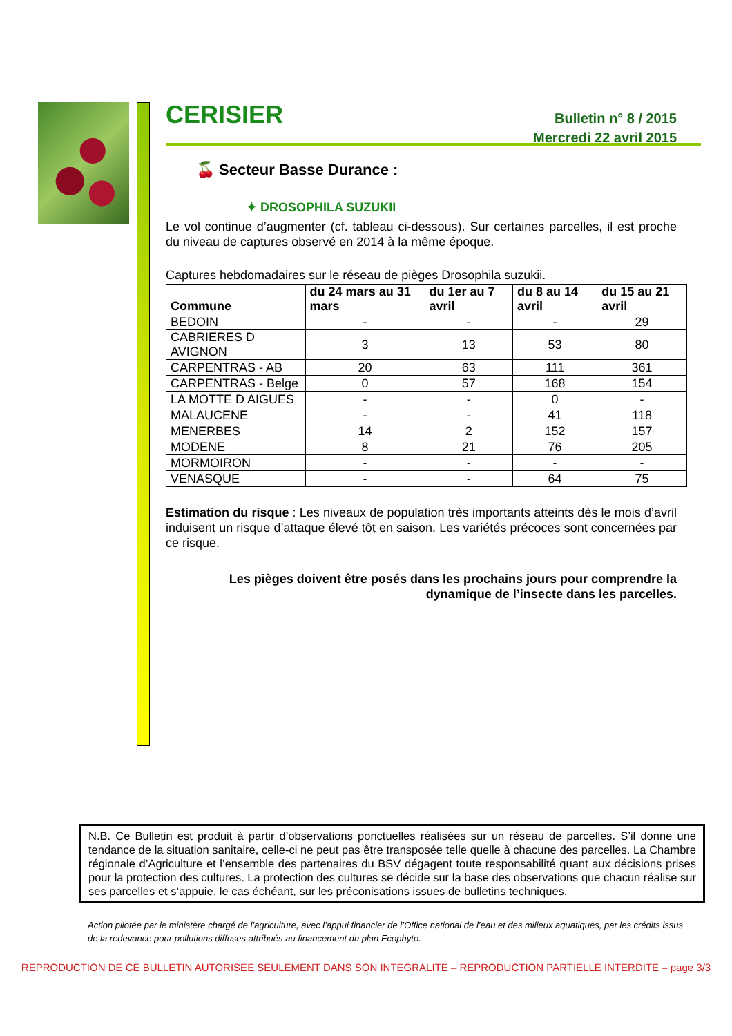CERISIER
Bulletin n° 8 / 2015
Mercredi 22 avril 2015
🍒 Secteur Basse Durance :
✦ DROSOPHILA SUZUKII
Le vol continue d’augmenter (cf. tableau ci-dessous). Sur certaines parcelles, il est proche du niveau de captures observé en 2014 à la même époque.
Captures hebdomadaires sur le réseau de pièges Drosophila suzukii.
| Commune | du 24 mars au 31 mars | du 1er au 7 avril | du 8 au 14 avril | du 15 au 21 avril |
| --- | --- | --- | --- | --- |
| BEDOIN | - | - | - | 29 |
| CABRIERES D AVIGNON | 3 | 13 | 53 | 80 |
| CARPENTRAS - AB | 20 | 63 | 111 | 361 |
| CARPENTRAS - Belge | 0 | 57 | 168 | 154 |
| LA MOTTE D AIGUES | - | - | 0 | - |
| MALAUCENE | - | - | 41 | 118 |
| MENERBES | 14 | 2 | 152 | 157 |
| MODENE | 8 | 21 | 76 | 205 |
| MORMOIRON | - | - | - | - |
| VENASQUE | - | - | 64 | 75 |
Estimation du risque : Les niveaux de population très importants atteints dès le mois d’avril induisent un risque d’attaque élevé tôt en saison. Les variétés précoces sont concernées par ce risque.
Les pièges doivent être posés dans les prochains jours pour comprendre la dynamique de l’insecte dans les parcelles.
N.B. Ce Bulletin est produit à partir d’observations ponctuelles réalisées sur un réseau de parcelles. S’il donne une tendance de la situation sanitaire, celle-ci ne peut pas être transposée telle quelle à chacune des parcelles. La Chambre régionale d’Agriculture et l’ensemble des partenaires du BSV dégagent toute responsabilité quant aux décisions prises pour la protection des cultures. La protection des cultures se décide sur la base des observations que chacun réalise sur ses parcelles et s’appuie, le cas échéant, sur les préconisations issues de bulletins techniques.
Action pilotée par le ministère chargé de l’agriculture, avec l’appui financier de l’Office national de l’eau et des milieux aquatiques, par les crédits issus de la redevance pour pollutions diffuses attribués au financement du plan Ecophyto.
REPRODUCTION DE CE BULLETIN AUTORISEE SEULEMENT DANS SON INTEGRALITE – REPRODUCTION PARTIELLE INTERDITE – page 3/3